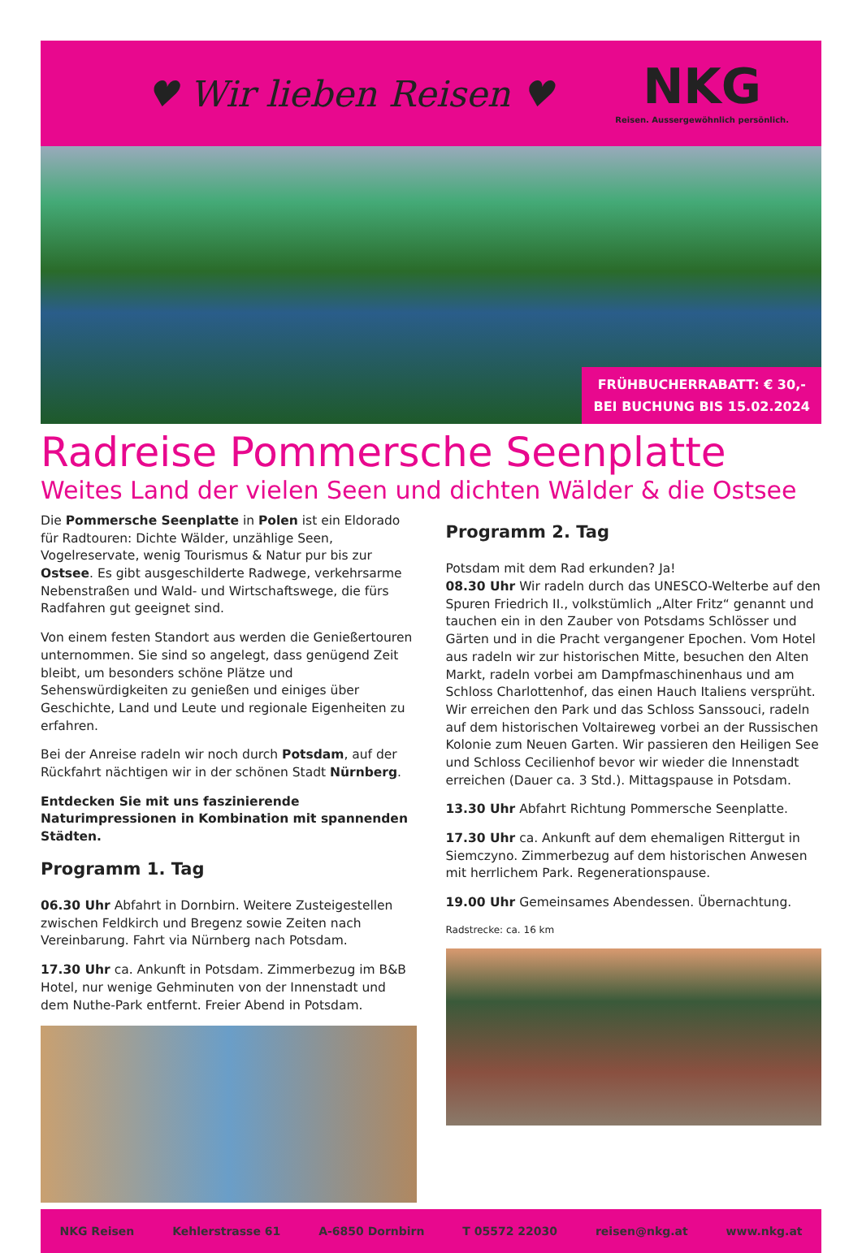♥ Wir lieben Reisen ♥
NKG
Reisen. Aussergewöhnlich persönlich.
FRÜHBUCHERRABATT: € 30,-
BEI BUCHUNG BIS 15.02.2024
Radreise Pommersche Seenplatte
Weites Land der vielen Seen und dichten Wälder & die Ostsee
Die Pommersche Seenplatte in Polen ist ein Eldorado für Radtouren: Dichte Wälder, unzählige Seen, Vogelreservate, wenig Tourismus & Natur pur bis zur Ostsee. Es gibt ausgeschilderte Radwege, verkehrsarme Nebenstraßen und Wald- und Wirtschaftswege, die fürs Radfahren gut geeignet sind.
Von einem festen Standort aus werden die Genießertouren unternommen. Sie sind so angelegt, dass genügend Zeit bleibt, um besonders schöne Plätze und Sehenswürdigkeiten zu genießen und einiges über Geschichte, Land und Leute und regionale Eigenheiten zu erfahren.
Bei der Anreise radeln wir noch durch Potsdam, auf der Rückfahrt nächtigen wir in der schönen Stadt Nürnberg.
Entdecken Sie mit uns faszinierende Naturimpressionen in Kombination mit spannenden Städten.
Programm 1. Tag
06.30 Uhr Abfahrt in Dornbirn. Weitere Zusteigestellen zwischen Feldkirch und Bregenz sowie Zeiten nach Vereinbarung. Fahrt via Nürnberg nach Potsdam.
17.30 Uhr ca. Ankunft in Potsdam. Zimmerbezug im B&B Hotel, nur wenige Gehminuten von der Innenstadt und dem Nuthe-Park entfernt. Freier Abend in Potsdam.
Programm 2. Tag
Potsdam mit dem Rad erkunden? Ja!
08.30 Uhr Wir radeln durch das UNESCO-Welterbe auf den Spuren Friedrich II., volkstümlich „Alter Fritz“ genannt und tauchen ein in den Zauber von Potsdams Schlösser und Gärten und in die Pracht vergangener Epochen. Vom Hotel aus radeln wir zur historischen Mitte, besuchen den Alten Markt, radeln vorbei am Dampfmaschinenhaus und am Schloss Charlottenhof, das einen Hauch Italiens versprüht. Wir erreichen den Park und das Schloss Sanssouci, radeln auf dem historischen Voltaireweg vorbei an der Russischen Kolonie zum Neuen Garten. Wir passieren den Heiligen See und Schloss Cecilienhof bevor wir wieder die Innenstadt erreichen (Dauer ca. 3 Std.). Mittagspause in Potsdam.
13.30 Uhr Abfahrt Richtung Pommersche Seenplatte.
17.30 Uhr ca. Ankunft auf dem ehemaligen Rittergut in Siemczyno. Zimmerbezug auf dem historischen Anwesen mit herrlichem Park. Regenerationspause.
19.00 Uhr Gemeinsames Abendessen. Übernachtung.
Radstrecke: ca. 16 km
NKG Reisen Kehlerstrasse 61 A-6850 Dornbirn T 05572 22030 reisen@nkg.at www.nkg.at